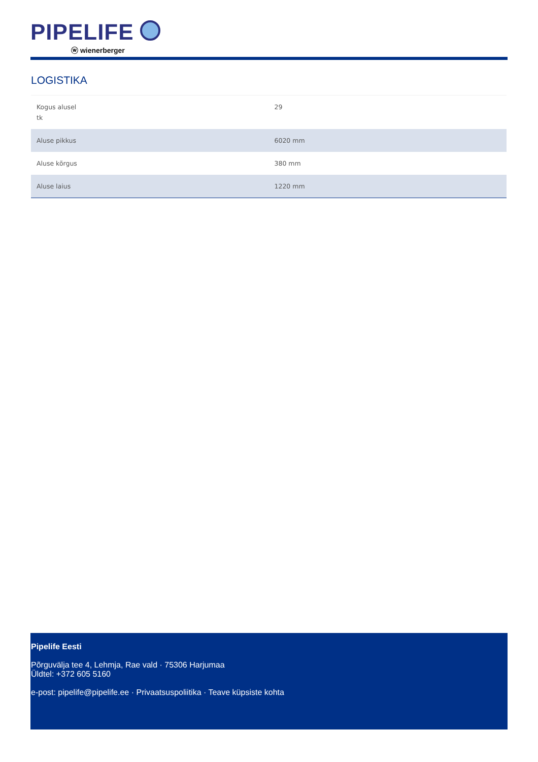PIPELIFE
ⓦ wienerberger
LOGISTIKA
| Kogus alusel tk | 29 |
| Aluse pikkus | 6020 mm |
| Aluse kõrgus | 380 mm |
| Aluse laius | 1220 mm |
Pipelife Eesti
Põrguvälja tee 4, Lehmja, Rae vald · 75306 Harjumaa
Üldtel: +372 605 5160
e-post: pipelife@pipelife.ee · Privaatsuspoliitika · Teave küpsiste kohta